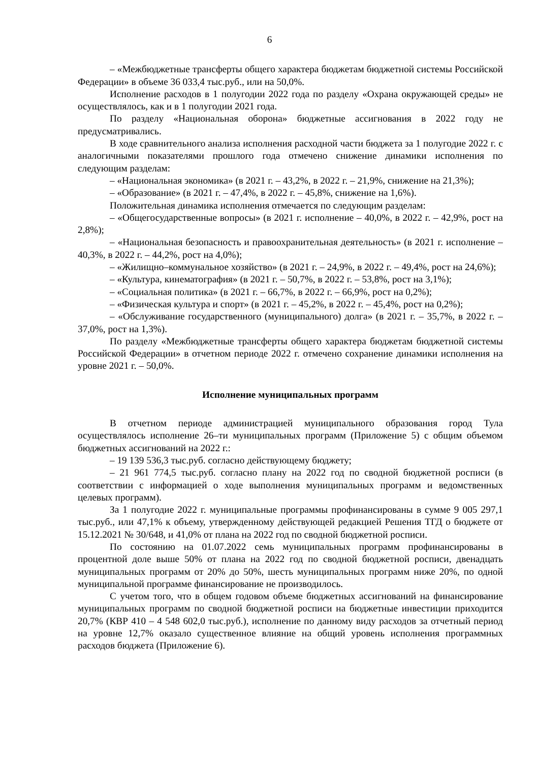6
– «Межбюджетные трансферты общего характера бюджетам бюджетной системы Российской Федерации» в объеме 36 033,4 тыс.руб., или на 50,0%.
Исполнение расходов в 1 полугодии 2022 года по разделу «Охрана окружающей среды» не осуществлялось, как и в 1 полугодии 2021 года.
По разделу «Национальная оборона» бюджетные ассигнования в 2022 году не предусматривались.
В ходе сравнительного анализа исполнения расходной части бюджета за 1 полугодие 2022 г. с аналогичными показателями прошлого года отмечено снижение динамики исполнения по следующим разделам:
– «Национальная экономика» (в 2021 г. – 43,2%, в 2022 г. – 21,9%, снижение на 21,3%);
– «Образование» (в 2021 г. – 47,4%, в 2022 г. – 45,8%, снижение на 1,6%).
Положительная динамика исполнения отмечается по следующим разделам:
– «Общегосударственные вопросы» (в 2021 г. исполнение – 40,0%, в 2022 г. – 42,9%, рост на 2,8%);
– «Национальная безопасность и правоохранительная деятельность» (в 2021 г. исполнение – 40,3%, в 2022 г. – 44,2%, рост на 4,0%);
– «Жилищно–коммунальное хозяйство» (в 2021 г. – 24,9%, в 2022 г. – 49,4%, рост на 24,6%);
– «Культура, кинематография» (в 2021 г. – 50,7%, в 2022 г. – 53,8%, рост на 3,1%);
– «Социальная политика» (в 2021 г. – 66,7%, в 2022 г. – 66,9%, рост на 0,2%);
– «Физическая культура и спорт» (в 2021 г. – 45,2%, в 2022 г. – 45,4%, рост на 0,2%);
– «Обслуживание государственного (муниципального) долга» (в 2021 г. – 35,7%, в 2022 г. – 37,0%, рост на 1,3%).
По разделу «Межбюджетные трансферты общего характера бюджетам бюджетной системы Российской Федерации» в отчетном периоде 2022 г. отмечено сохранение динамики исполнения на уровне 2021 г. – 50,0%.
Исполнение муниципальных программ
В отчетном периоде администрацией муниципального образования город Тула осуществлялось исполнение 26–ти муниципальных программ (Приложение 5) с общим объемом бюджетных ассигнований на 2022 г.:
– 19 139 536,3 тыс.руб. согласно действующему бюджету;
– 21 961 774,5 тыс.руб. согласно плану на 2022 год по сводной бюджетной росписи (в соответствии с информацией о ходе выполнения муниципальных программ и ведомственных целевых программ).
За 1 полугодие 2022 г. муниципальные программы профинансированы в сумме 9 005 297,1 тыс.руб., или 47,1% к объему, утвержденному действующей редакцией Решения ТГД о бюджете от 15.12.2021 № 30/648, и 41,0% от плана на 2022 год по сводной бюджетной росписи.
По состоянию на 01.07.2022 семь муниципальных программ профинансированы в процентной доле выше 50% от плана на 2022 год по сводной бюджетной росписи, двенадцать муниципальных программ от 20% до 50%, шесть муниципальных программ ниже 20%, по одной муниципальной программе финансирование не производилось.
С учетом того, что в общем годовом объеме бюджетных ассигнований на финансирование муниципальных программ по сводной бюджетной росписи на бюджетные инвестиции приходится 20,7% (КВР 410 – 4 548 602,0 тыс.руб.), исполнение по данному виду расходов за отчетный период на уровне 12,7% оказало существенное влияние на общий уровень исполнения программных расходов бюджета (Приложение 6).